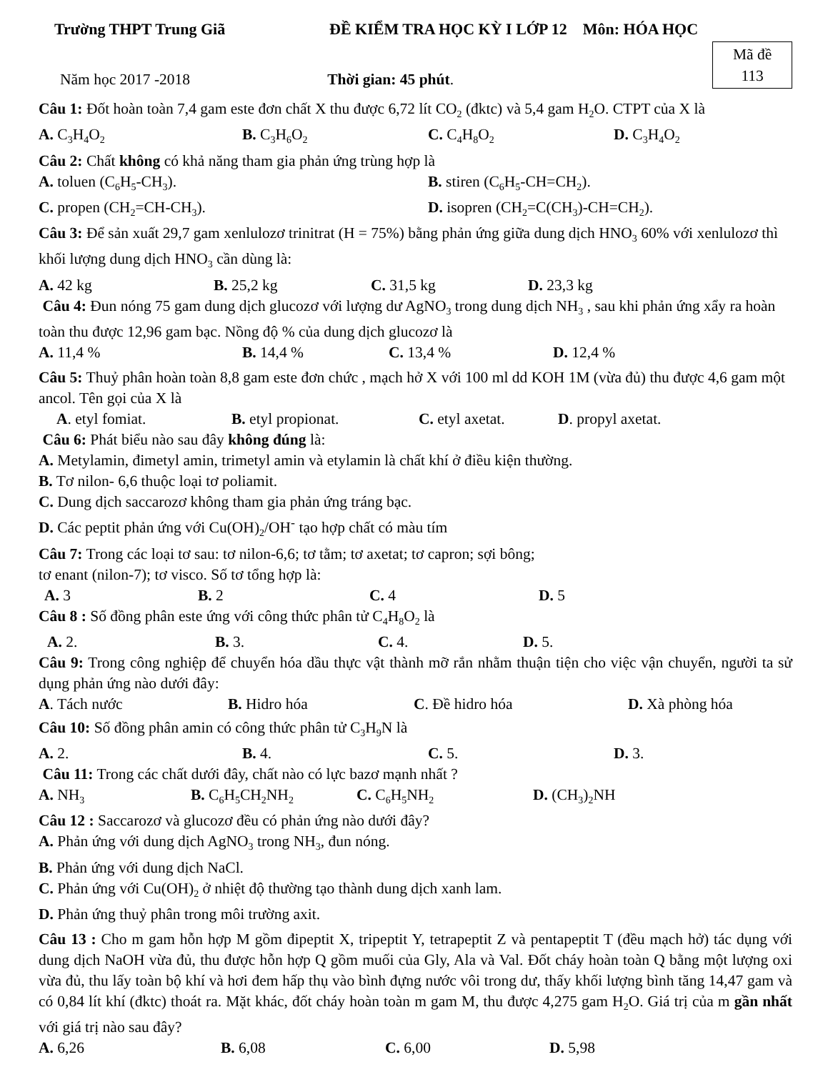Trường THPT Trung Giã ĐỀ KIỂM TRA HỌC KỲ I LỚP 12 Môn: HÓA HỌC
Năm học 2017 -2018 Thời gian: 45 phút.
Mã đề
113
Câu 1: Đốt hoàn toàn 7,4 gam este đơn chất X thu được 6,72 lít CO<sub>2</sub> (đktc) và 5,4 gam H<sub>2</sub>O. CTPT của X là
A. C<sub>3</sub>H<sub>4</sub>O<sub>2</sub> B. C<sub>3</sub>H<sub>6</sub>O<sub>2</sub> C. C<sub>4</sub>H<sub>8</sub>O<sub>2</sub> D. C<sub>3</sub>H<sub>4</sub>O<sub>2</sub>
Câu 2: Chất không có khả năng tham gia phản ứng trùng hợp là
A. toluen (C<sub>6</sub>H<sub>5</sub>-CH<sub>3</sub>). B. stiren (C<sub>6</sub>H<sub>5</sub>-CH=CH<sub>2</sub>).
C. propen (CH<sub>2</sub>=CH-CH<sub>3</sub>). D. isopren (CH<sub>2</sub>=C(CH<sub>3</sub>)-CH=CH<sub>2</sub>).
Câu 3: Để sản xuất 29,7 gam xenlulozơ trinitrat (H = 75%) bằng phản ứng giữa dung dịch HNO<sub>3</sub> 60% với xenlulozơ thì khối lượng dung dịch HNO<sub>3</sub> cần dùng là:
A. 42 kg B. 25,2 kg C. 31,5 kg D. 23,3 kg
Câu 4: Đun nóng 75 gam dung dịch glucozơ với lượng dư AgNO<sub>3</sub> trong dung dịch NH<sub>3</sub> , sau khi phản ứng xẩy ra hoàn toàn thu được 12,96 gam bạc. Nồng độ % của dung dịch glucozơ là
A. 11,4 % B. 14,4 % C. 13,4 % D. 12,4 %
Câu 5: Thuỷ phân hoàn toàn 8,8 gam este đơn chức , mạch hở X với 100 ml dd KOH 1M (vừa đủ) thu được 4,6 gam một ancol. Tên gọi của X là
A. etyl fomiat. B. etyl propionat. C. etyl axetat. D. propyl axetat.
Câu 6: Phát biểu nào sau đây không đúng là:
A. Metylamin, đimetyl amin, trimetyl amin và etylamin là chất khí ở điều kiện thường.
B. Tơ nilon- 6,6 thuộc loại tơ poliamit.
C. Dung dịch saccarozơ không tham gia phản ứng tráng bạc.
D. Các peptit phản ứng với Cu(OH)<sub>2</sub>/OH<sup>-</sup> tạo hợp chất có màu tím
Câu 7: Trong các loại tơ sau: tơ nilon-6,6; tơ tằm; tơ axetat; tơ capron; sợi bông;
tơ enant (nilon-7); tơ visco. Số tơ tổng hợp là:
A. 3 B. 2 C. 4 D. 5
Câu 8 : Số đồng phân este ứng với công thức phân tử C<sub>4</sub>H<sub>8</sub>O<sub>2</sub> là
A. 2. B. 3. C. 4. D. 5.
Câu 9: Trong công nghiệp để chuyển hóa dầu thực vật thành mỡ rắn nhằm thuận tiện cho việc vận chuyển, người ta sử dụng phản ứng nào dưới đây:
A. Tách nước B. Hidro hóa C. Đề hidro hóa D. Xà phòng hóa
Câu 10: Số đồng phân amin có công thức phân tử C<sub>3</sub>H<sub>9</sub>N là
A. 2. B. 4. C. 5. D. 3.
Câu 11: Trong các chất dưới đây, chất nào có lực bazơ mạnh nhất ?
A. NH<sub>3</sub> B. C<sub>6</sub>H<sub>5</sub>CH<sub>2</sub>NH<sub>2</sub> C. C<sub>6</sub>H<sub>5</sub>NH<sub>2</sub> D. (CH<sub>3</sub>)<sub>2</sub>NH
Câu 12 : Saccarozơ và glucozơ đều có phản ứng nào dưới đây?
A. Phản ứng với dung dịch AgNO<sub>3</sub> trong NH<sub>3</sub>, đun nóng.
B. Phản ứng với dung dịch NaCl.
C. Phản ứng với Cu(OH)<sub>2</sub> ở nhiệt độ thường tạo thành dung dịch xanh lam.
D. Phản ứng thuỷ phân trong môi trường axit.
Câu 13 : Cho m gam hỗn hợp M gồm đipeptit X, tripeptit Y, tetrapeptit Z và pentapeptit T (đều mạch hở) tác dụng với dung dịch NaOH vừa đủ, thu được hỗn hợp Q gồm muối của Gly, Ala và Val. Đốt cháy hoàn toàn Q bằng một lượng oxi vừa đủ, thu lấy toàn bộ khí và hơi đem hấp thụ vào bình đựng nước vôi trong dư, thấy khối lượng bình tăng 14,47 gam và có 0,84 lít khí (đktc) thoát ra. Mặt khác, đốt cháy hoàn toàn m gam M, thu được 4,275 gam H<sub>2</sub>O. Giá trị của m gần nhất với giá trị nào sau đây?
A. 6,26 B. 6,08 C. 6,00 D. 5,98